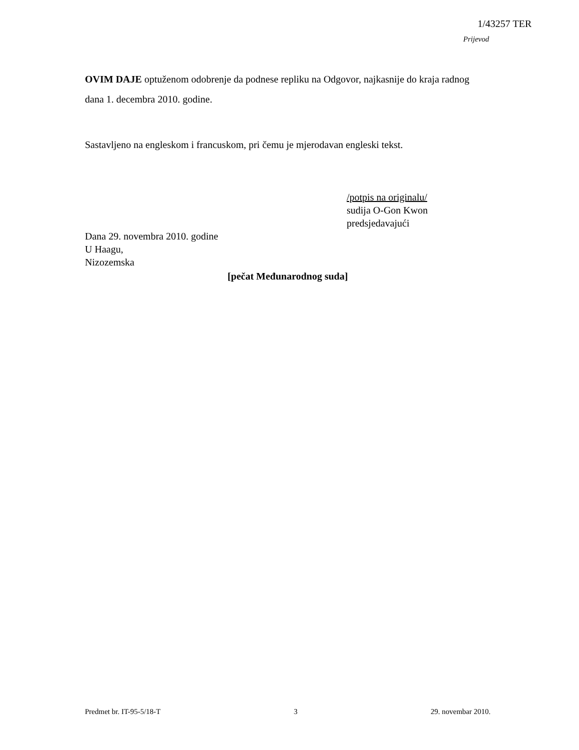1/43257 TER
Prijevod
OVIM DAJE optuženom odobrenje da podnese repliku na Odgovor, najkasnije do kraja radnog dana 1. decembra 2010. godine.
Sastavljeno na engleskom i francuskom, pri čemu je mjerodavan engleski tekst.
/potpis na originalu/
sudija O-Gon Kwon
predsjedavajući
Dana 29. novembra 2010. godine
U Haagu,
Nizozemska
[pečat Međunarodnog suda]
Predmet br. IT-95-5/18-T 3 29. novembar 2010.